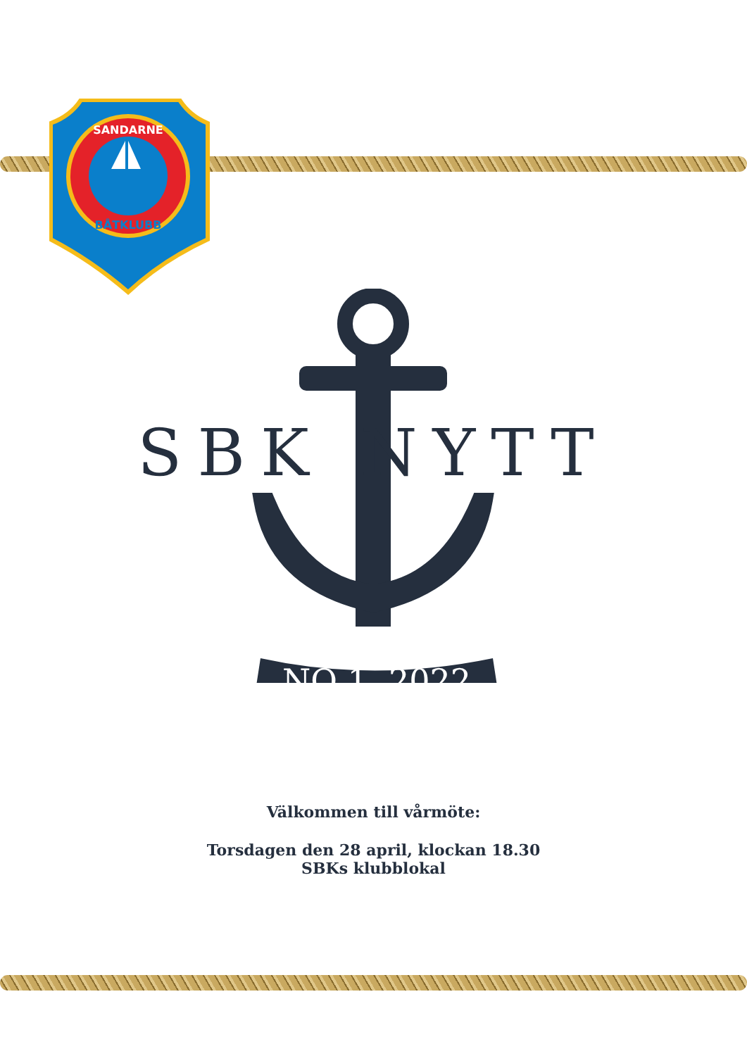SANDARNE
BÅTKLUBB
SBK NYTT
NO 1, 2022
Välkommen till vårmöte:
Torsdagen den 28 april, klockan 18.30
SBKs klubblokal